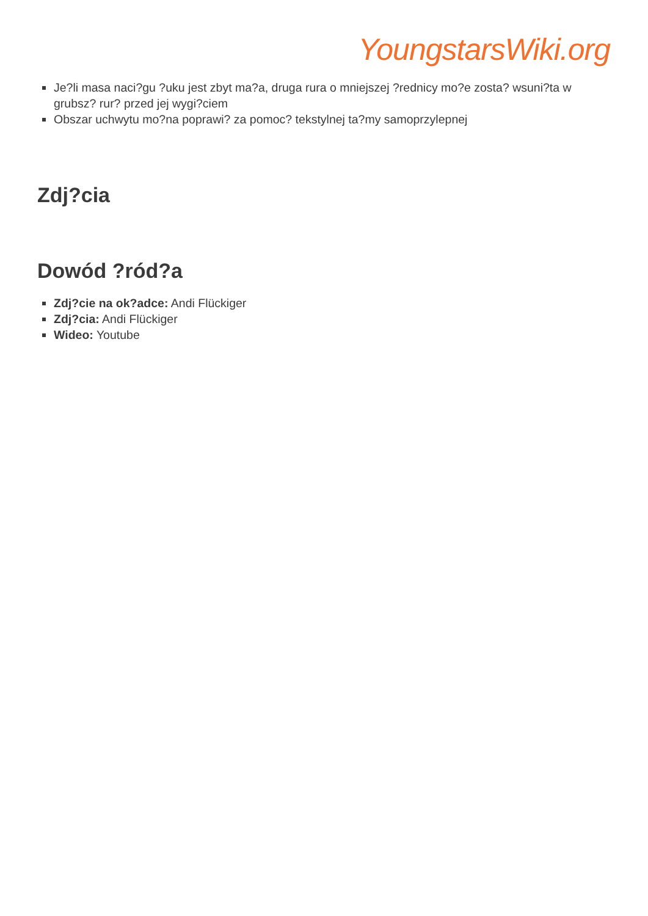YoungstarsWiki.org
Je?li masa naci?gu ?uku jest zbyt ma?a, druga rura o mniejszej ?rednicy mo?e zosta? wsuni?ta w grubsz? rur? przed jej wygi?ciem
Obszar uchwytu mo?na poprawi? za pomoc? tekstylnej ta?my samoprzylepnej
Zdj?cia
Dowód ?ród?a
Zdj?cie na ok?adce: Andi Flückiger
Zdj?cia: Andi Flückiger
Wideo: Youtube